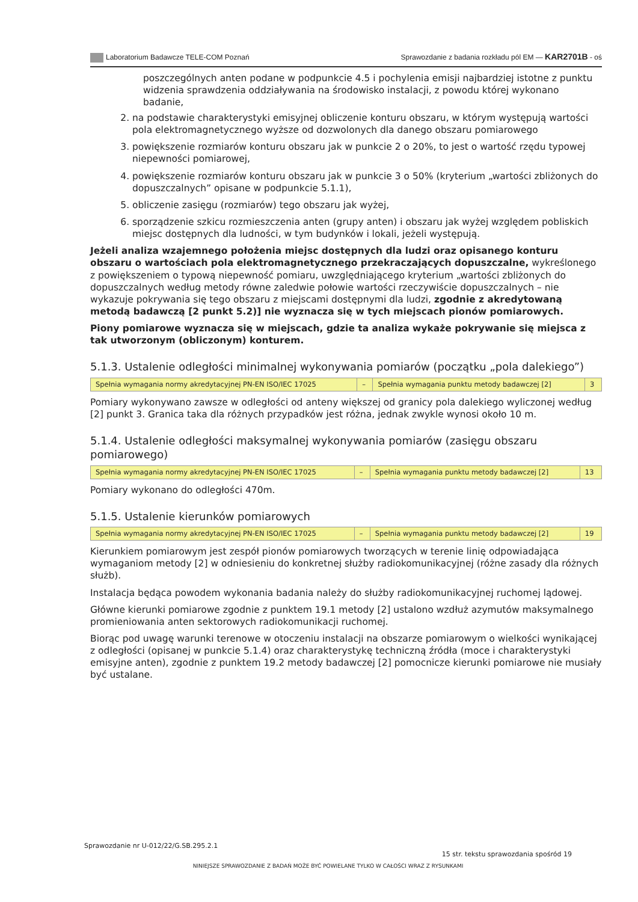Laboratorium Badawcze TELE-COM Poznań Sprawozdanie z badania rozkładu pól EM — KAR2701B - oś
poszczególnych anten podane w podpunkcie 4.5 i pochylenia emisji najbardziej istotne z punktu widzenia sprawdzenia oddziaływania na środowisko instalacji, z powodu której wykonano badanie,
2. na podstawie charakterystyki emisyjnej obliczenie konturu obszaru, w którym występują wartości pola elektromagnetycznego wyższe od dozwolonych dla danego obszaru pomiarowego
3. powiększenie rozmiarów konturu obszaru jak w punkcie 2 o 20%, to jest o wartość rzędu typowej niepewności pomiarowej,
4. powiększenie rozmiarów konturu obszaru jak w punkcie 3 o 50% (kryterium „wartości zbliżonych do dopuszczalnych” opisane w podpunkcie 5.1.1),
5. obliczenie zasięgu (rozmiarów) tego obszaru jak wyżej,
6. sporządzenie szkicu rozmieszczenia anten (grupy anten) i obszaru jak wyżej względem pobliskich miejsc dostępnych dla ludności, w tym budynków i lokali, jeżeli występują.
Jeżeli analiza wzajemnego położenia miejsc dostępnych dla ludzi oraz opisanego konturu obszaru o wartościach pola elektromagnetycznego przekraczających dopuszczalne, wykreślonego z powiększeniem o typową niepewność pomiaru, uwzględniającego kryterium „wartości zbliżonych do dopuszczalnych według metody równe zaledwie połowie wartości rzeczywiście dopuszczalnych – nie wykazuje pokrywania się tego obszaru z miejscami dostępnymi dla ludzi, zgodnie z akredytowaną metodą badawczą [2 punkt 5.2)] nie wyznacza się w tych miejscach pionów pomiarowych.
Piony pomiarowe wyznacza się w miejscach, gdzie ta analiza wykaże pokrywanie się miejsca z tak utworzonym (obliczonym) konturem.
5.1.3. Ustalenie odległości minimalnej wykonywania pomiarów (początku „pola dalekiego”)
| Spełnia wymagania normy akredytacyjnej PN-EN ISO/IEC 17025 | – | Spełnia wymagania punktu metody badawczej [2] | 3 |
Pomiary wykonywano zawsze w odległości od anteny większej od granicy pola dalekiego wyliczonej według [2] punkt 3. Granica taka dla różnych przypadków jest różna, jednak zwykle wynosi około 10 m.
5.1.4. Ustalenie odległości maksymalnej wykonywania pomiarów (zasięgu obszaru pomiarowego)
| Spełnia wymagania normy akredytacyjnej PN-EN ISO/IEC 17025 | – | Spełnia wymagania punktu metody badawczej [2] | 13 |
Pomiary wykonano do odległości 470m.
5.1.5. Ustalenie kierunków pomiarowych
| Spełnia wymagania normy akredytacyjnej PN-EN ISO/IEC 17025 | – | Spełnia wymagania punktu metody badawczej [2] | 19 |
Kierunkiem pomiarowym jest zespół pionów pomiarowych tworzących w terenie linię odpowiadająca wymaganiom metody [2] w odniesieniu do konkretnej służby radiokomunikacyjnej (różne zasady dla różnych służb).
Instalacja będąca powodem wykonania badania należy do służby radiokomunikacyjnej ruchomej lądowej.
Główne kierunki pomiarowe zgodnie z punktem 19.1 metody [2] ustalono wzdłuż azymutów maksymalnego promieniowania anten sektorowych radiokomunikacji ruchomej.
Biorąc pod uwagę warunki terenowe w otoczeniu instalacji na obszarze pomiarowym o wielkości wynikającej z odległości (opisanej w punkcie 5.1.4) oraz charakterystykę techniczną źródła (moce i charakterystyki emisyjne anten), zgodnie z punktem 19.2 metody badawczej [2] pomocnicze kierunki pomiarowe nie musiały być ustalane.
Sprawozdanie nr U-012/22/G.SB.295.2.1
15 str. tekstu sprawozdania spośród 19
NINIEJSZE SPRAWOZDANIE Z BADAŃ MOŻE BYĆ POWIELANE TYLKO W CAŁOŚCI WRAZ Z RYSUNKAMI